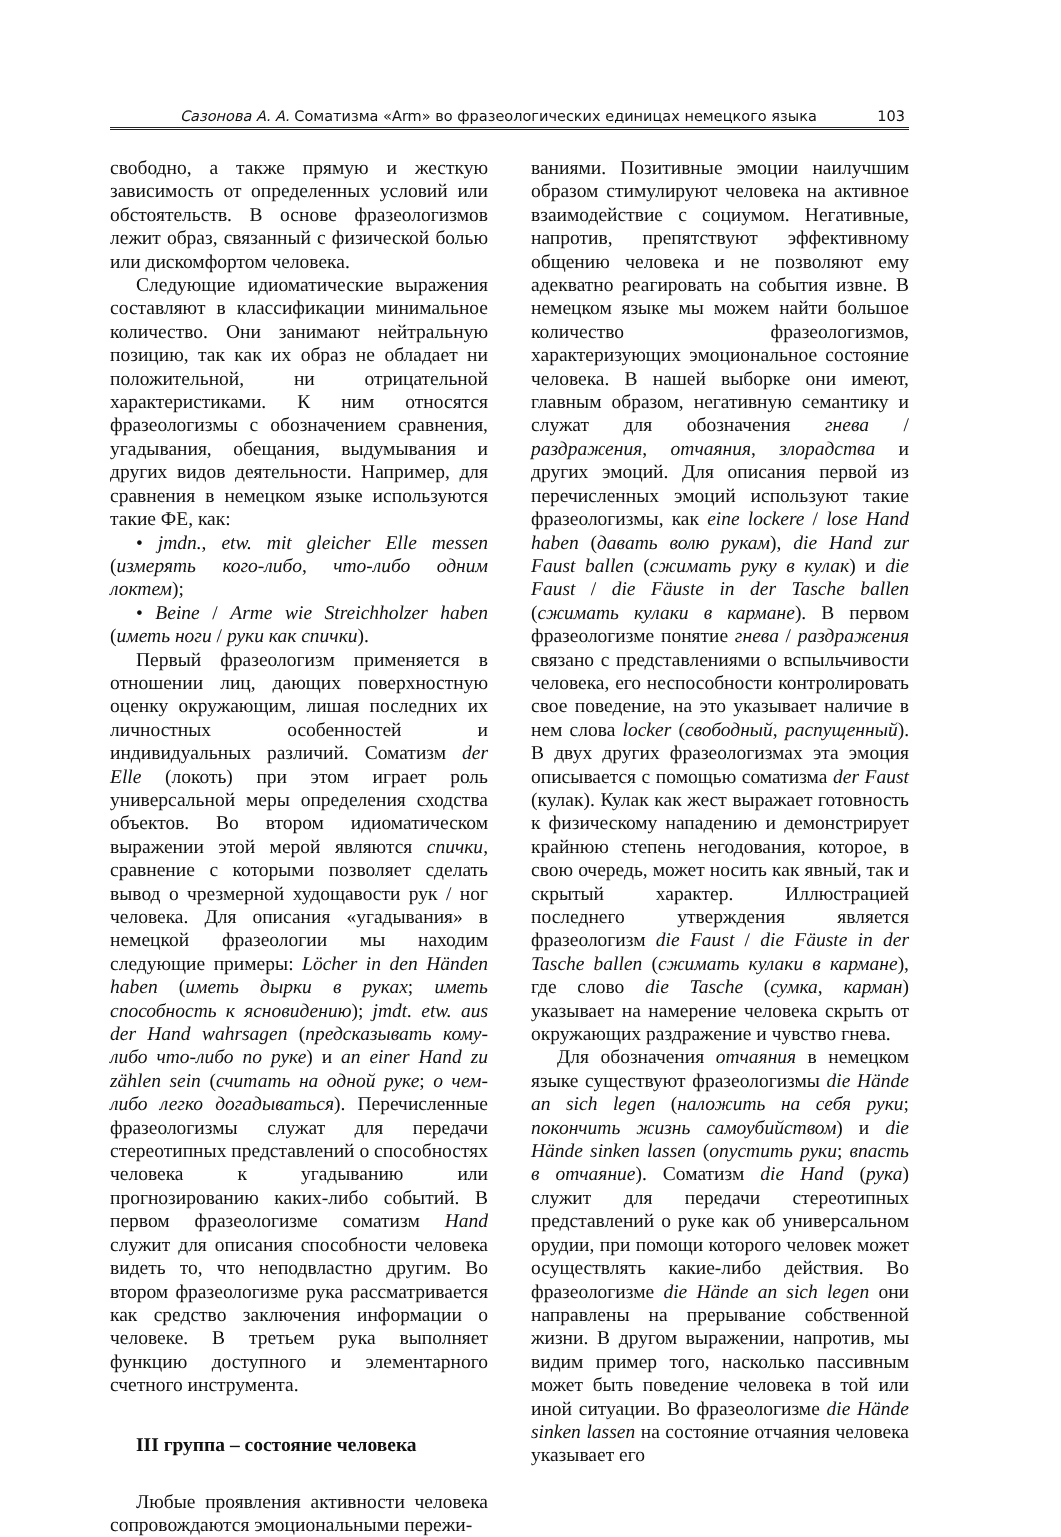Сазонова А. А. Соматизма «Arm» во фразеологических единицах немецкого языка 103
свободно, а также прямую и жесткую зависимость от определенных условий или обстоятельств. В основе фразеологизмов лежит образ, связанный с физической болью или дискомфортом человека.
Следующие идиоматические выражения составляют в классификации минимальное количество. Они занимают нейтральную позицию, так как их образ не обладает ни положительной, ни отрицательной характеристиками. К ним относятся фразеологизмы с обозначением сравнения, угадывания, обещания, выдумывания и других видов деятельности. Например, для сравнения в немецком языке используются такие ФЕ, как:
• jmdn., etw. mit gleicher Elle messen (измерять кого-либо, что-либо одним локтем);
• Beine / Arme wie Streichholzer haben (иметь ноги / руки как спички).
Первый фразеологизм применяется в отношении лиц, дающих поверхностную оценку окружающим, лишая последних их личностных особенностей и индивидуальных различий. Соматизм der Elle (локоть) при этом играет роль универсальной меры определения сходства объектов. Во втором идиоматическом выражении этой мерой являются спички, сравнение с которыми позволяет сделать вывод о чрезмерной худощавости рук / ног человека. Для описания «угадывания» в немецкой фразеологии мы находим следующие примеры: Löcher in den Händen haben (иметь дырки в руках; иметь способность к ясновидению); jmdt. etw. aus der Hand wahrsagen (предсказывать кому-либо что-либо по руке) и an einer Hand zu zählen sein (считать на одной руке; о чем-либо легко догадываться). Перечисленные фразеологизмы служат для передачи стереотипных представлений о способностях человека к угадыванию или прогнозированию каких-либо событий. В первом фразеологизме соматизм Hand служит для описания способности человека видеть то, что неподвластно другим. Во втором фразеологизме рука рассматривается как средство заключения информации о человеке. В третьем рука выполняет функцию доступного и элементарного счетного инструмента.
III группа – состояние человека
Любые проявления активности человека сопровождаются эмоциональными пережи-
ваниями. Позитивные эмоции наилучшим образом стимулируют человека на активное взаимодействие с социумом. Негативные, напротив, препятствуют эффективному общению человека и не позволяют ему адекватно реагировать на события извне. В немецком языке мы можем найти большое количество фразеологизмов, характеризующих эмоциональное состояние человека. В нашей выборке они имеют, главным образом, негативную семантику и служат для обозначения гнева / раздражения, отчаяния, злорадства и других эмоций. Для описания первой из перечисленных эмоций используют такие фразеологизмы, как eine lockere / lose Hand haben (давать волю рукам), die Hand zur Faust ballen (сжимать руку в кулак) и die Faust / die Fäuste in der Tasche ballen (сжимать кулаки в кармане). В первом фразеологизме понятие гнева / раздражения связано с представлениями о вспыльчивости человека, его неспособности контролировать свое поведение, на это указывает наличие в нем слова locker (свободный, распущенный). В двух других фразеологизмах эта эмоция описывается с помощью соматизма der Faust (кулак). Кулак как жест выражает готовность к физическому нападению и демонстрирует крайнюю степень негодования, которое, в свою очередь, может носить как явный, так и скрытый характер. Иллюстрацией последнего утверждения является фразеологизм die Faust / die Fäuste in der Tasche ballen (сжимать кулаки в кармане), где слово die Tasche (сумка, карман) указывает на намерение человека скрыть от окружающих раздражение и чувство гнева.
Для обозначения отчаяния в немецком языке существуют фразеологизмы die Hände an sich legen (наложить на себя руки; покончить жизнь самоубийством) и die Hände sinken lassen (опустить руки; впасть в отчаяние). Соматизм die Hand (рука) служит для передачи стереотипных представлений о руке как об универсальном орудии, при помощи которого человек может осуществлять какие-либо действия. Во фразеологизме die Hände an sich legen они направлены на прерывание собственной жизни. В другом выражении, напротив, мы видим пример того, насколько пассивным может быть поведение человека в той или иной ситуации. Во фразеологизме die Hände sinken lassen на состояние отчаяния человека указывает его